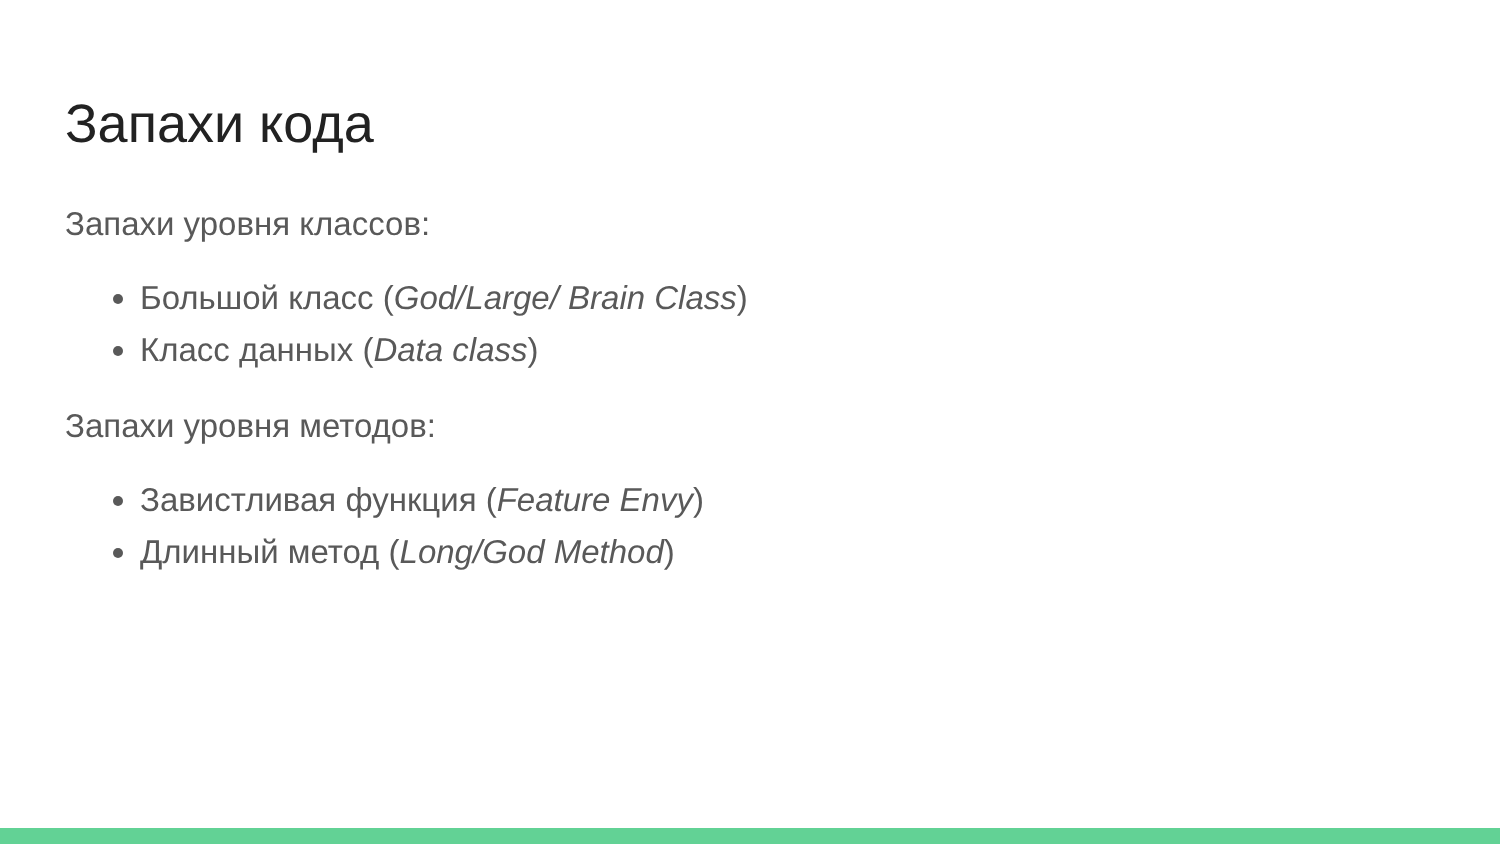Запахи кода
Запахи уровня классов:
Большой класс (God/Large/ Brain Class)
Класс данных (Data class)
Запахи уровня методов:
Завистливая функция (Feature Envy)
Длинный метод (Long/God Method)